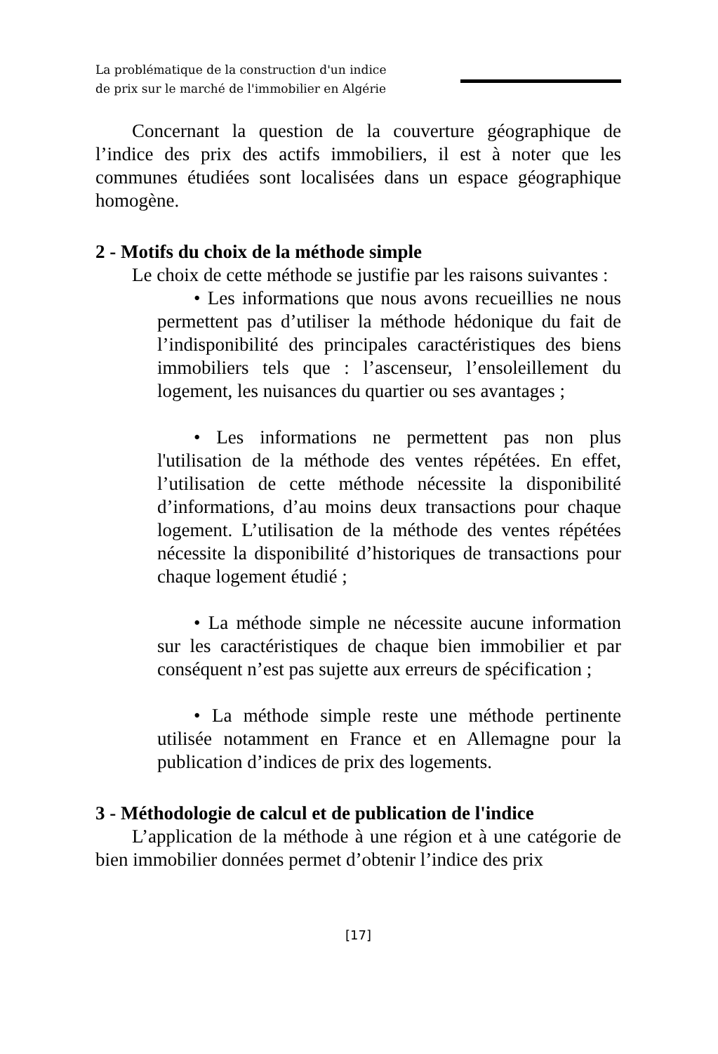La problématique de la construction d'un indice
de prix sur le marché de l'immobilier en Algérie
Concernant la question de la couverture géographique de l’indice des prix des actifs immobiliers, il est à noter que les communes étudiées sont localisées dans un espace géographique homogène.
2 - Motifs du choix de la méthode simple
Le choix de cette méthode se justifie par les raisons suivantes :
• Les informations que nous avons recueillies ne nous permettent pas d’utiliser la méthode hédonique du fait de l’indisponibilité des principales caractéristiques des biens immobiliers tels que : l’ascenseur, l’ensoleillement du logement, les nuisances du quartier ou ses avantages ;
• Les informations ne permettent pas non plus l'utilisation de la méthode des ventes répétées. En effet, l’utilisation de cette méthode nécessite la disponibilité d’informations, d’au moins deux transactions pour chaque logement. L’utilisation de la méthode des ventes répétées nécessite la disponibilité d’historiques de transactions pour chaque logement étudié ;
• La méthode simple ne nécessite aucune information sur les caractéristiques de chaque bien immobilier et par conséquent n’est pas sujette aux erreurs de spécification ;
• La méthode simple reste une méthode pertinente utilisée notamment en France et en Allemagne pour la publication d’indices de prix des logements.
3 - Méthodologie de calcul et de publication de l'indice
L’application de la méthode à une région et à une catégorie de bien immobilier données permet d’obtenir l’indice des prix
[17]